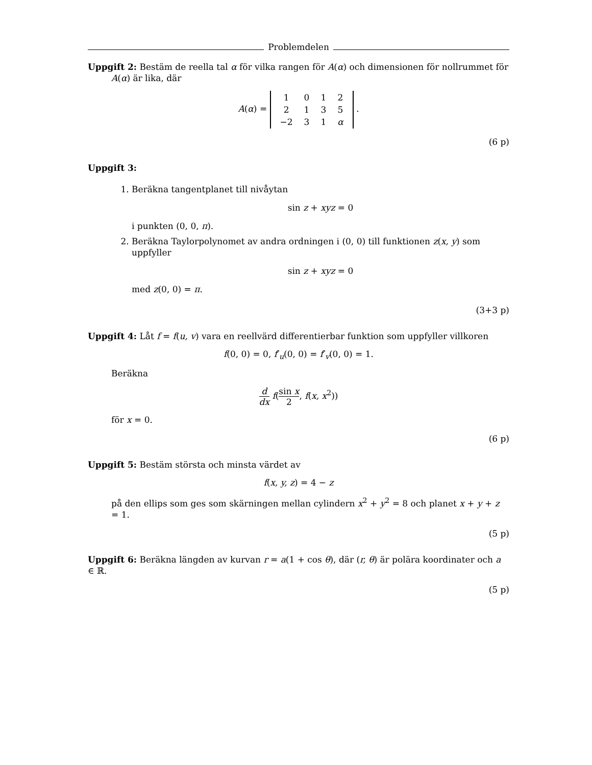Problemdelen
Uppgift 2: Bestäm de reella tal α för vilka rangen för A(α) och dimensionen för nollrummet för
A(α) är lika, där
A(α) =
| 1 | 0 | 1 | 2 |
| 2 | 1 | 3 | 5 |
| −2 | 3 | 1 | α |
.
(6 p)
Uppgift 3:
1. Beräkna tangentplanet till nivåytan
sin z + xyz = 0
i punkten (0, 0, π).
2. Beräkna Taylorpolynomet av andra ordningen i (0, 0) till funktionen z(x, y) som uppfyller
sin z + xyz = 0
med z(0, 0) = π.
(3+3 p)
Uppgift 4: Låt f = f(u, v) vara en reellvärd differentierbar funktion som uppfyller villkoren
f(0, 0) = 0, f′<sub>u</sub>(0, 0) = f′<sub>v</sub>(0, 0) = 1.
Beräkna
d dx f(sin x 2, f(x, x<sup>2</sup>))
för x = 0.
(6 p)
Uppgift 5: Bestäm största och minsta värdet av
f(x, y, z) = 4 − z
på den ellips som ges som skärningen mellan cylindern x<sup>2</sup> + y<sup>2</sup> = 8 och planet x + y + z = 1.
(5 p)
Uppgift 6: Beräkna längden av kurvan r = a(1 + cos θ), där (r, θ) är polära koordinater och a ∈ ℝ.
(5 p)